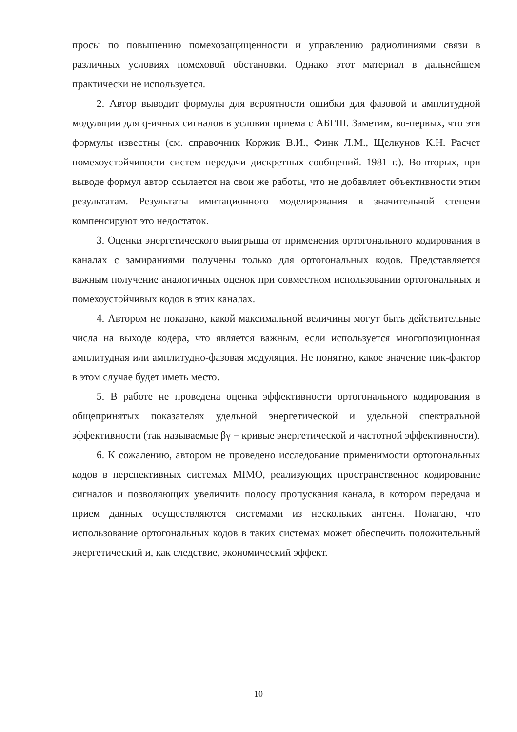просы по повышению помехозащищенности и управлению радиолиниями связи в различных условиях помеховой обстановки. Однако этот материал в дальнейшем практически не используется.
2. Автор выводит формулы для вероятности ошибки для фазовой и амплитудной модуляции для q-ичных сигналов в условия приема с АБГШ. Заметим, во-первых, что эти формулы известны (см. справочник Коржик В.И., Финк Л.М., Щелкунов К.Н. Расчет помехоустойчивости систем передачи дискретных сообщений. 1981 г.). Во-вторых, при выводе формул автор ссылается на свои же работы, что не добавляет объективности этим результатам. Результаты имитационного моделирования в значительной степени компенсируют это недостаток.
3. Оценки энергетического выигрыша от применения ортогонального кодирования в каналах с замираниями получены только для ортогональных кодов. Представляется важным получение аналогичных оценок при совместном использовании ортогональных и помехоустойчивых кодов в этих каналах.
4. Автором не показано, какой максимальной величины могут быть действительные числа на выходе кодера, что является важным, если используется многопозиционная амплитудная или амплитудно-фазовая модуляция. Не понятно, какое значение пик-фактор в этом случае будет иметь место.
5. В работе не проведена оценка эффективности ортогонального кодирования в общепринятых показателях удельной энергетической и удельной спектральной эффективности (так называемые βγ − кривые энергетической и частотной эффективности).
6. К сожалению, автором не проведено исследование применимости ортогональных кодов в перспективных системах MIMO, реализующих пространственное кодирование сигналов и позволяющих увеличить полосу пропускания канала, в котором передача и прием данных осуществляются системами из нескольких антенн. Полагаю, что использование ортогональных кодов в таких системах может обеспечить положительный энергетический и, как следствие, экономический эффект.
10